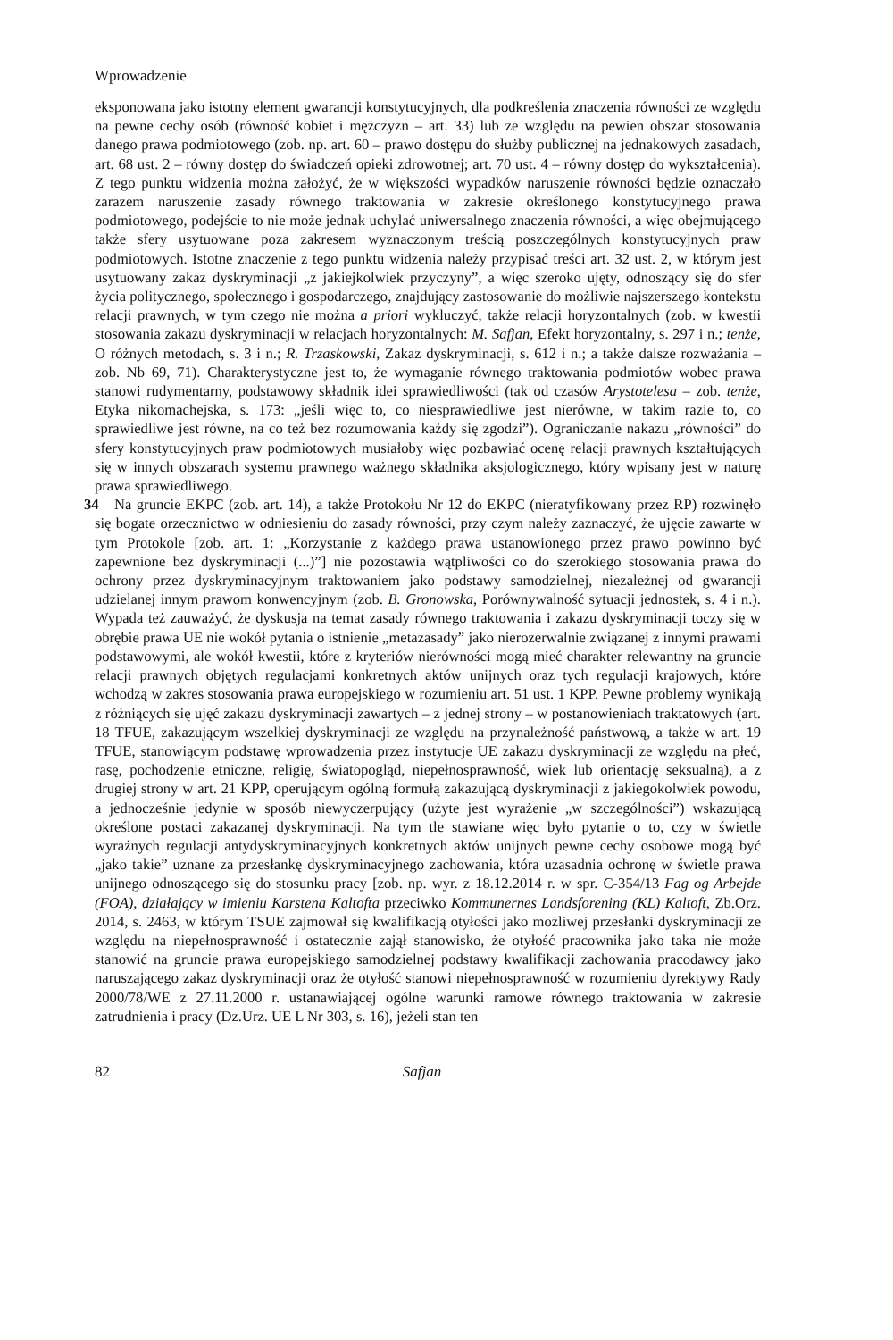Wprowadzenie
eksponowana jako istotny element gwarancji konstytucyjnych, dla podkreślenia znaczenia równości ze względu na pewne cechy osób (równość kobiet i mężczyzn – art. 33) lub ze względu na pewien obszar stosowania danego prawa podmiotowego (zob. np. art. 60 – prawo dostępu do służby publicznej na jednakowych zasadach, art. 68 ust. 2 – równy dostęp do świadczeń opieki zdrowotnej; art. 70 ust. 4 – równy dostęp do wykształcenia). Z tego punktu widzenia można założyć, że w większości wypadków naruszenie równości będzie oznaczało zarazem naruszenie zasady równego traktowania w zakresie określonego konstytucyjnego prawa podmiotowego, podejście to nie może jednak uchylać uniwersalnego znaczenia równości, a więc obejmującego także sfery usytuowane poza zakresem wyznaczonym treścią poszczególnych konstytucyjnych praw podmiotowych. Istotne znaczenie z tego punktu widzenia należy przypisać treści art. 32 ust. 2, w którym jest usytuowany zakaz dyskryminacji „z jakiejkolwiek przyczyny”, a więc szeroko ujęty, odnoszący się do sfer życia politycznego, społecznego i gospodarczego, znajdujący zastosowanie do możliwie najszerszego kontekstu relacji prawnych, w tym czego nie można a priori wykluczyć, także relacji horyzontalnych (zob. w kwestii stosowania zakazu dyskryminacji w relacjach horyzontalnych: M. Safjan, Efekt horyzontalny, s. 297 i n.; tenże, O różnych metodach, s. 3 i n.; R. Trzaskowski, Zakaz dyskryminacji, s. 612 i n.; a także dalsze rozważania – zob. Nb 69, 71). Charakterystyczne jest to, że wymaganie równego traktowania podmiotów wobec prawa stanowi rudymentarny, podstawowy składnik idei sprawiedliwości (tak od czasów Arystotelesa – zob. tenże, Etyka nikomachejska, s. 173: „jeśli więc to, co niesprawiedliwe jest nierówne, w takim razie to, co sprawiedliwe jest równe, na co też bez rozumowania każdy się zgodzi”). Ograniczanie nakazu „równości” do sfery konstytucyjnych praw podmiotowych musiałoby więc pozbawiać ocenę relacji prawnych kształtujących się w innych obszarach systemu prawnego ważnego składnika aksjologicznego, który wpisany jest w naturę prawa sprawiedliwego.
34 Na gruncie EKPC (zob. art. 14), a także Protokołu Nr 12 do EKPC (nieratyfikowany przez RP) rozwinęło się bogate orzecznictwo w odniesieniu do zasady równości, przy czym należy zaznaczyć, że ujęcie zawarte w tym Protokole [zob. art. 1: „Korzystanie z każdego prawa ustanowionego przez prawo powinno być zapewnione bez dyskryminacji (...)”] nie pozostawia wątpliwości co do szerokiego stosowania prawa do ochrony przez dyskryminacyjnym traktowaniem jako podstawy samodzielnej, niezależnej od gwarancji udzielanej innym prawom konwencyjnym (zob. B. Gronowska, Porównywalność sytuacji jednostek, s. 4 i n.). Wypada też zauważyć, że dyskusja na temat zasady równego traktowania i zakazu dyskryminacji toczy się w obrębie prawa UE nie wokół pytania o istnienie „metazasady” jako nierozerwalnie związanej z innymi prawami podstawowymi, ale wokół kwestii, które z kryteriów nierówności mogą mieć charakter relewantny na gruncie relacji prawnych objętych regulacjami konkretnych aktów unijnych oraz tych regulacji krajowych, które wchodzą w zakres stosowania prawa europejskiego w rozumieniu art. 51 ust. 1 KPP. Pewne problemy wynikają z różniących się ujęć zakazu dyskryminacji zawartych – z jednej strony – w postanowieniach traktatowych (art. 18 TFUE, zakazującym wszelkiej dyskryminacji ze względu na przynależność państwową, a także w art. 19 TFUE, stanowiącym podstawę wprowadzenia przez instytucje UE zakazu dyskryminacji ze względu na płeć, rasę, pochodzenie etniczne, religię, światopogląd, niepełnosprawność, wiek lub orientację seksualną), a z drugiej strony w art. 21 KPP, operującym ogólną formułą zakazującą dyskryminacji z jakiegokolwiek powodu, a jednocześnie jedynie w sposób niewyczerpujący (użyte jest wyrażenie „w szczególności”) wskazującą określone postaci zakazanej dyskryminacji. Na tym tle stawiane więc było pytanie o to, czy w świetle wyraźnych regulacji antydyskryminacyjnych konkretnych aktów unijnych pewne cechy osobowe mogą być „jako takie” uznane za przesłankę dyskryminacyjnego zachowania, która uzasadnia ochronę w świetle prawa unijnego odnoszącego się do stosunku pracy [zob. np. wyr. z 18.12.2014 r. w spr. C-354/13 Fag og Arbejde (FOA), działający w imieniu Karstena Kaltofta przeciwko Kommunernes Landsforening (KL) Kaltoft, Zb.Orz. 2014, s. 2463, w którym TSUE zajmował się kwalifikacją otyłości jako możliwej przesłanki dyskryminacji ze względu na niepełnosprawność i ostatecznie zajął stanowisko, że otyłość pracownika jako taka nie może stanowić na gruncie prawa europejskiego samodzielnej podstawy kwalifikacji zachowania pracodawcy jako naruszającego zakaz dyskryminacji oraz że otyłość stanowi niepełnosprawność w rozumieniu dyrektywy Rady 2000/78/WE z 27.11.2000 r. ustanawiającej ogólne warunki ramowe równego traktowania w zakresie zatrudnienia i pracy (Dz.Urz. UE L Nr 303, s. 16), jeżeli stan ten
82 Safjan